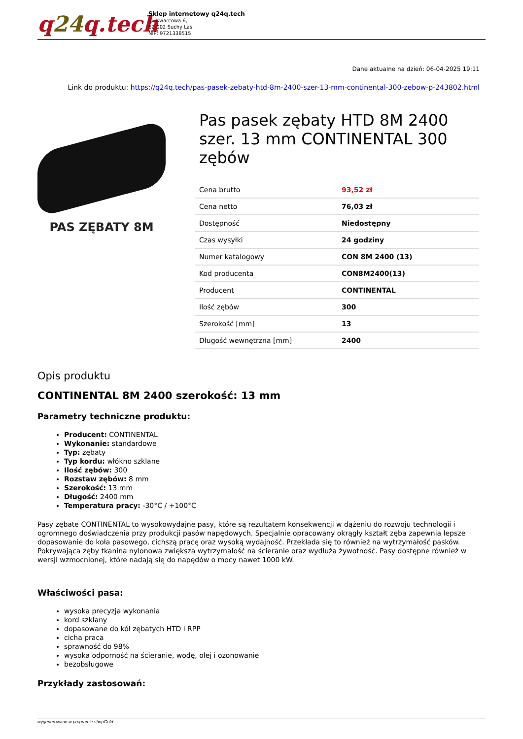q24q.tech
Sklep internetowy q24q.tech
ul. Kwarcowa 6,
62-002 Suchy Las
NIP: 9721338515
Dane aktualne na dzień: 06-04-2025 19:11
Link do produktu: https://q24q.tech/pas-pasek-zebaty-htd-8m-2400-szer-13-mm-continental-300-zebow-p-243802.html
PAS ZĘBATY 8M
Pas pasek zębaty HTD 8M 2400 szer. 13 mm CONTINENTAL 300 zębów
| Cena brutto | 93,52 zł |
| Cena netto | 76,03 zł |
| Dostępność | Niedostępny |
| Czas wysyłki | 24 godziny |
| Numer katalogowy | CON 8M 2400 (13) |
| Kod producenta | CON8M2400(13) |
| Producent | CONTINENTAL |
| Ilość zębów | 300 |
| Szerokość [mm] | 13 |
| Długość wewnętrzna [mm] | 2400 |
Opis produktu
CONTINENTAL 8M 2400 szerokość: 13 mm
Parametry techniczne produktu:
Producent: CONTINENTAL
Wykonanie: standardowe
Typ: zębaty
Typ kordu: włókno szklane
Ilość zębów: 300
Rozstaw zębów: 8 mm
Szerokość: 13 mm
Długość: 2400 mm
Temperatura pracy: -30°C / +100°C
Pasy zębate CONTINENTAL to wysokowydajne pasy, które są rezultatem konsekwencji w dążeniu do rozwoju technologii i ogromnego doświadczenia przy produkcji pasów napędowych. Specjalnie opracowany okrągły kształt zęba zapewnia lepsze dopasowanie do koła pasowego, cichszą pracę oraz wysoką wydajność. Przekłada się to również na wytrzymałość pasków. Pokrywająca zęby tkanina nylonowa zwiększa wytrzymałość na ścieranie oraz wydłuża żywotność. Pasy dostępne również w wersji wzmocnionej, które nadają się do napędów o mocy nawet 1000 kW.
Właściwości pasa:
wysoka precyzja wykonania
kord szklany
dopasowane do kół zębatych HTD i RPP
cicha praca
sprawność do 98%
wysoka odporność na ścieranie, wodę, olej i ozonowanie
bezobsługowe
Przykłady zastosowań:
wygenerowano w programie shopGold